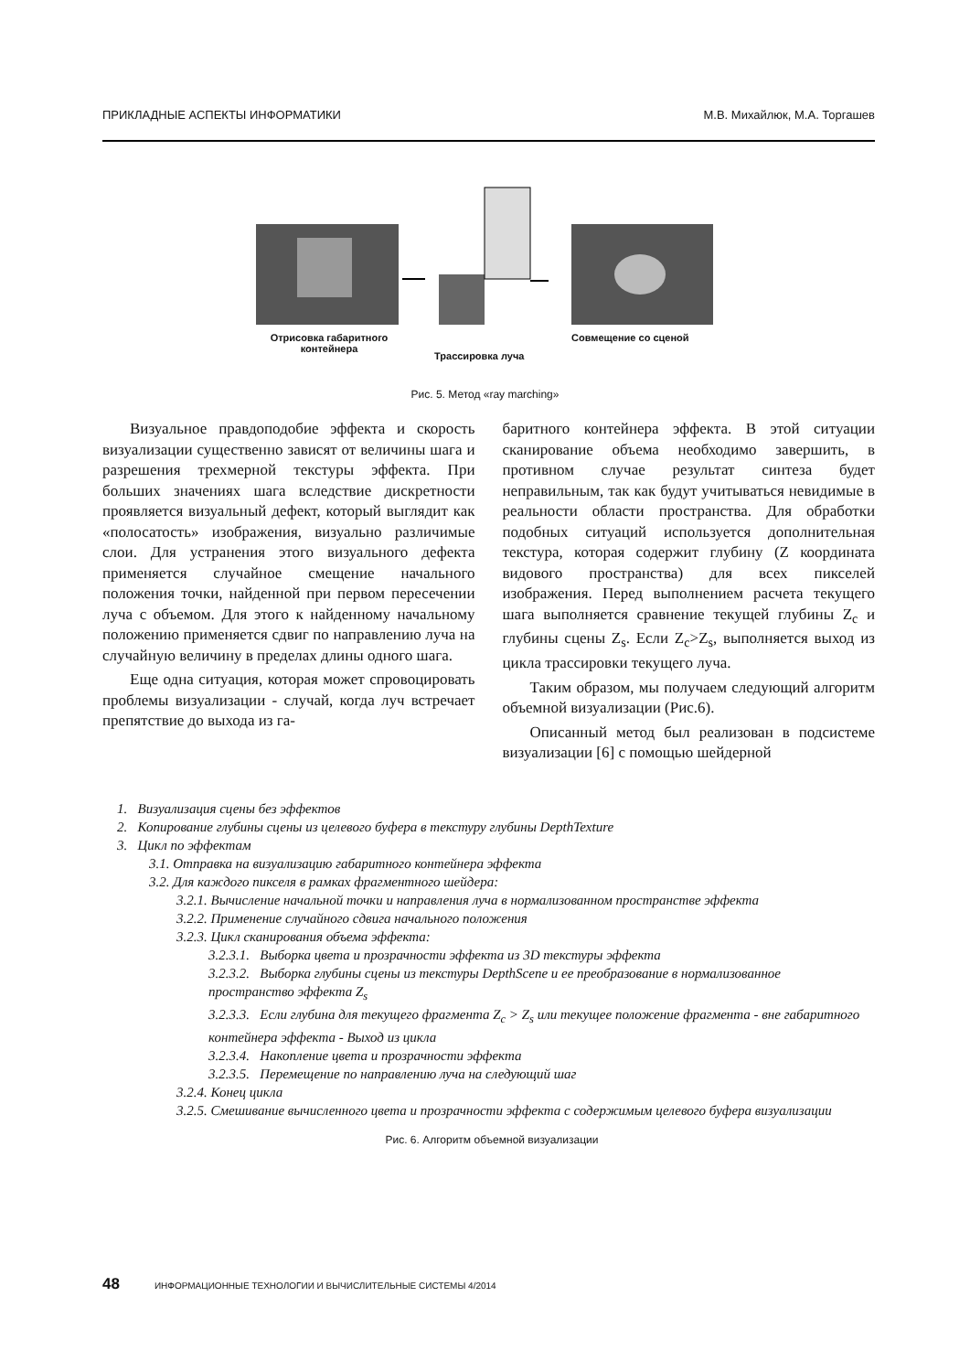ПРИКЛАДНЫЕ АСПЕКТЫ ИНФОРМАТИКИ М.В. Михайлюк, М.А. Торгашев
Отрисовка габаритного контейнера
Трассировка луча
Совмещение со сценой
Рис. 5. Метод «ray marching»
Визуальное правдоподобие эффекта и скорость визуализации существенно зависят от величины шага и разрешения трехмерной текстуры эффекта. При больших значениях шага вследствие дискретности проявляется визуальный дефект, который выглядит как «полосатость» изображения, визуально различимые слои. Для устранения этого визуального дефекта применяется случайное смещение начального положения точки, найденной при первом пересечении луча с объемом. Для этого к найденному начальному положению применяется сдвиг по направлению луча на случайную величину в пределах длины одного шага.
Еще одна ситуация, которая может спровоцировать проблемы визуализации - случай, когда луч встречает препятствие до выхода из га-
баритного контейнера эффекта. В этой ситуации сканирование объема необходимо завершить, в противном случае результат синтеза будет неправильным, так как будут учитываться невидимые в реальности области пространства. Для обработки подобных ситуаций используется дополнительная текстура, которая содержит глубину (Z координата видового пространства) для всех пикселей изображения. Перед выполнением расчета текущего шага выполняется сравнение текущей глубины Z<sub>c</sub> и глубины сцены Z<sub>s</sub>. Если Z<sub>c</sub>>Z<sub>s</sub>, выполняется выход из цикла трассировки текущего луча.
Таким образом, мы получаем следующий алгоритм объемной визуализации (Рис.6).
Описанный метод был реализован в подсистеме визуализации [6] с помощью шейдерной
1. Визуализация сцены без эффектов
2. Копирование глубины сцены из целевого буфера в текстуру глубины DepthTexture
3. Цикл по эффектам
3.1. Отправка на визуализацию габаритного контейнера эффекта
3.2. Для каждого пикселя в рамках фрагментного шейдера:
3.2.1. Вычисление начальной точки и направления луча в нормализованном пространстве эффекта
3.2.2. Применение случайного сдвига начального положения
3.2.3. Цикл сканирования объема эффекта:
3.2.3.1. Выборка цвета и прозрачности эффекта из 3D текстуры эффекта
3.2.3.2. Выборка глубины сцены из текстуры DepthScene и ее преобразование в нормализованное пространство эффекта Z<sub>s</sub>
3.2.3.3. Если глубина для текущего фрагмента Z<sub>c</sub> > Z<sub>s</sub> или текущее положение фрагмента - вне габаритного контейнера эффекта - Выход из цикла
3.2.3.4. Накопление цвета и прозрачности эффекта
3.2.3.5. Перемещение по направлению луча на следующий шаг
3.2.4. Конец цикла
3.2.5. Смешивание вычисленного цвета и прозрачности эффекта с содержимым целевого буфера визуализации
Рис. 6. Алгоритм объемной визуализации
48 ИНФОРМАЦИОННЫЕ ТЕХНОЛОГИИ И ВЫЧИСЛИТЕЛЬНЫЕ СИСТЕМЫ 4/2014